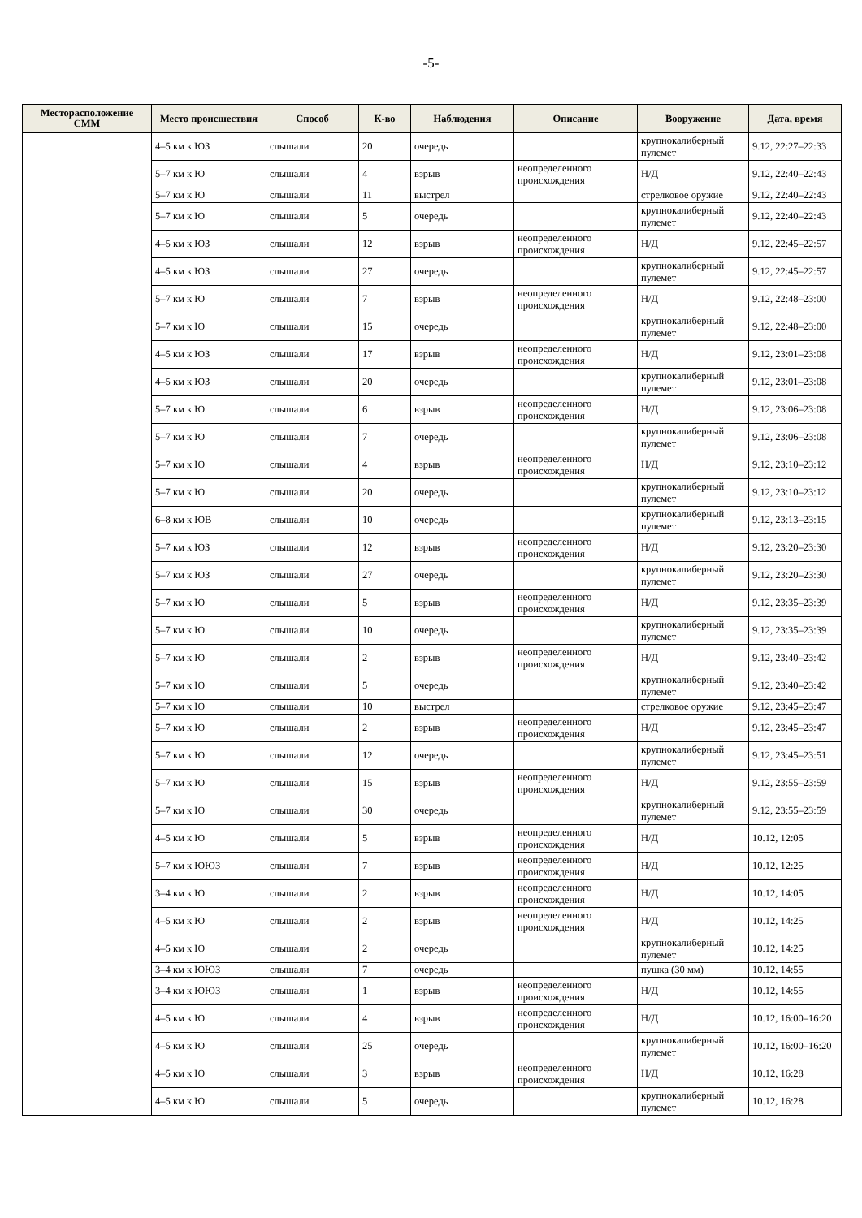-5-
| Месторасположение СММ | Место происшествия | Способ | К-во | Наблюдения | Описание | Вооружение | Дата, время |
| --- | --- | --- | --- | --- | --- | --- | --- |
| | 4–5 км к ЮЗ | слышали | 20 | очередь | | крупнокалиберный пулемет | 9.12, 22:27–22:33 |
| | 5–7 км к Ю | слышали | 4 | взрыв | неопределенного происхождения | Н/Д | 9.12, 22:40–22:43 |
| | 5–7 км к Ю | слышали | 11 | выстрел | | стрелковое оружие | 9.12, 22:40–22:43 |
| | 5–7 км к Ю | слышали | 5 | очередь | | крупнокалиберный пулемет | 9.12, 22:40–22:43 |
| | 4–5 км к ЮЗ | слышали | 12 | взрыв | неопределенного происхождения | Н/Д | 9.12, 22:45–22:57 |
| | 4–5 км к ЮЗ | слышали | 27 | очередь | | крупнокалиберный пулемет | 9.12, 22:45–22:57 |
| | 5–7 км к Ю | слышали | 7 | взрыв | неопределенного происхождения | Н/Д | 9.12, 22:48–23:00 |
| | 5–7 км к Ю | слышали | 15 | очередь | | крупнокалиберный пулемет | 9.12, 22:48–23:00 |
| | 4–5 км к ЮЗ | слышали | 17 | взрыв | неопределенного происхождения | Н/Д | 9.12, 23:01–23:08 |
| | 4–5 км к ЮЗ | слышали | 20 | очередь | | крупнокалиберный пулемет | 9.12, 23:01–23:08 |
| | 5–7 км к Ю | слышали | 6 | взрыв | неопределенного происхождения | Н/Д | 9.12, 23:06–23:08 |
| | 5–7 км к Ю | слышали | 7 | очередь | | крупнокалиберный пулемет | 9.12, 23:06–23:08 |
| | 5–7 км к Ю | слышали | 4 | взрыв | неопределенного происхождения | Н/Д | 9.12, 23:10–23:12 |
| | 5–7 км к Ю | слышали | 20 | очередь | | крупнокалиберный пулемет | 9.12, 23:10–23:12 |
| | 6–8 км к ЮВ | слышали | 10 | очередь | | крупнокалиберный пулемет | 9.12, 23:13–23:15 |
| | 5–7 км к ЮЗ | слышали | 12 | взрыв | неопределенного происхождения | Н/Д | 9.12, 23:20–23:30 |
| | 5–7 км к ЮЗ | слышали | 27 | очередь | | крупнокалиберный пулемет | 9.12, 23:20–23:30 |
| | 5–7 км к Ю | слышали | 5 | взрыв | неопределенного происхождения | Н/Д | 9.12, 23:35–23:39 |
| | 5–7 км к Ю | слышали | 10 | очередь | | крупнокалиберный пулемет | 9.12, 23:35–23:39 |
| | 5–7 км к Ю | слышали | 2 | взрыв | неопределенного происхождения | Н/Д | 9.12, 23:40–23:42 |
| | 5–7 км к Ю | слышали | 5 | очередь | | крупнокалиберный пулемет | 9.12, 23:40–23:42 |
| | 5–7 км к Ю | слышали | 10 | выстрел | | стрелковое оружие | 9.12, 23:45–23:47 |
| | 5–7 км к Ю | слышали | 2 | взрыв | неопределенного происхождения | Н/Д | 9.12, 23:45–23:47 |
| | 5–7 км к Ю | слышали | 12 | очередь | | крупнокалиберный пулемет | 9.12, 23:45–23:51 |
| | 5–7 км к Ю | слышали | 15 | взрыв | неопределенного происхождения | Н/Д | 9.12, 23:55–23:59 |
| | 5–7 км к Ю | слышали | 30 | очередь | | крупнокалиберный пулемет | 9.12, 23:55–23:59 |
| | 4–5 км к Ю | слышали | 5 | взрыв | неопределенного происхождения | Н/Д | 10.12, 12:05 |
| | 5–7 км к ЮЮЗ | слышали | 7 | взрыв | неопределенного происхождения | Н/Д | 10.12, 12:25 |
| | 3–4 км к Ю | слышали | 2 | взрыв | неопределенного происхождения | Н/Д | 10.12, 14:05 |
| | 4–5 км к Ю | слышали | 2 | взрыв | неопределенного происхождения | Н/Д | 10.12, 14:25 |
| | 4–5 км к Ю | слышали | 2 | очередь | | крупнокалиберный пулемет | 10.12, 14:25 |
| | 3–4 км к ЮЮЗ | слышали | 7 | очередь | | пушка (30 мм) | 10.12, 14:55 |
| | 3–4 км к ЮЮЗ | слышали | 1 | взрыв | неопределенного происхождения | Н/Д | 10.12, 14:55 |
| | 4–5 км к Ю | слышали | 4 | взрыв | неопределенного происхождения | Н/Д | 10.12, 16:00–16:20 |
| | 4–5 км к Ю | слышали | 25 | очередь | | крупнокалиберный пулемет | 10.12, 16:00–16:20 |
| | 4–5 км к Ю | слышали | 3 | взрыв | неопределенного происхождения | Н/Д | 10.12, 16:28 |
| | 4–5 км к Ю | слышали | 5 | очередь | | крупнокалиберный пулемет | 10.12, 16:28 |